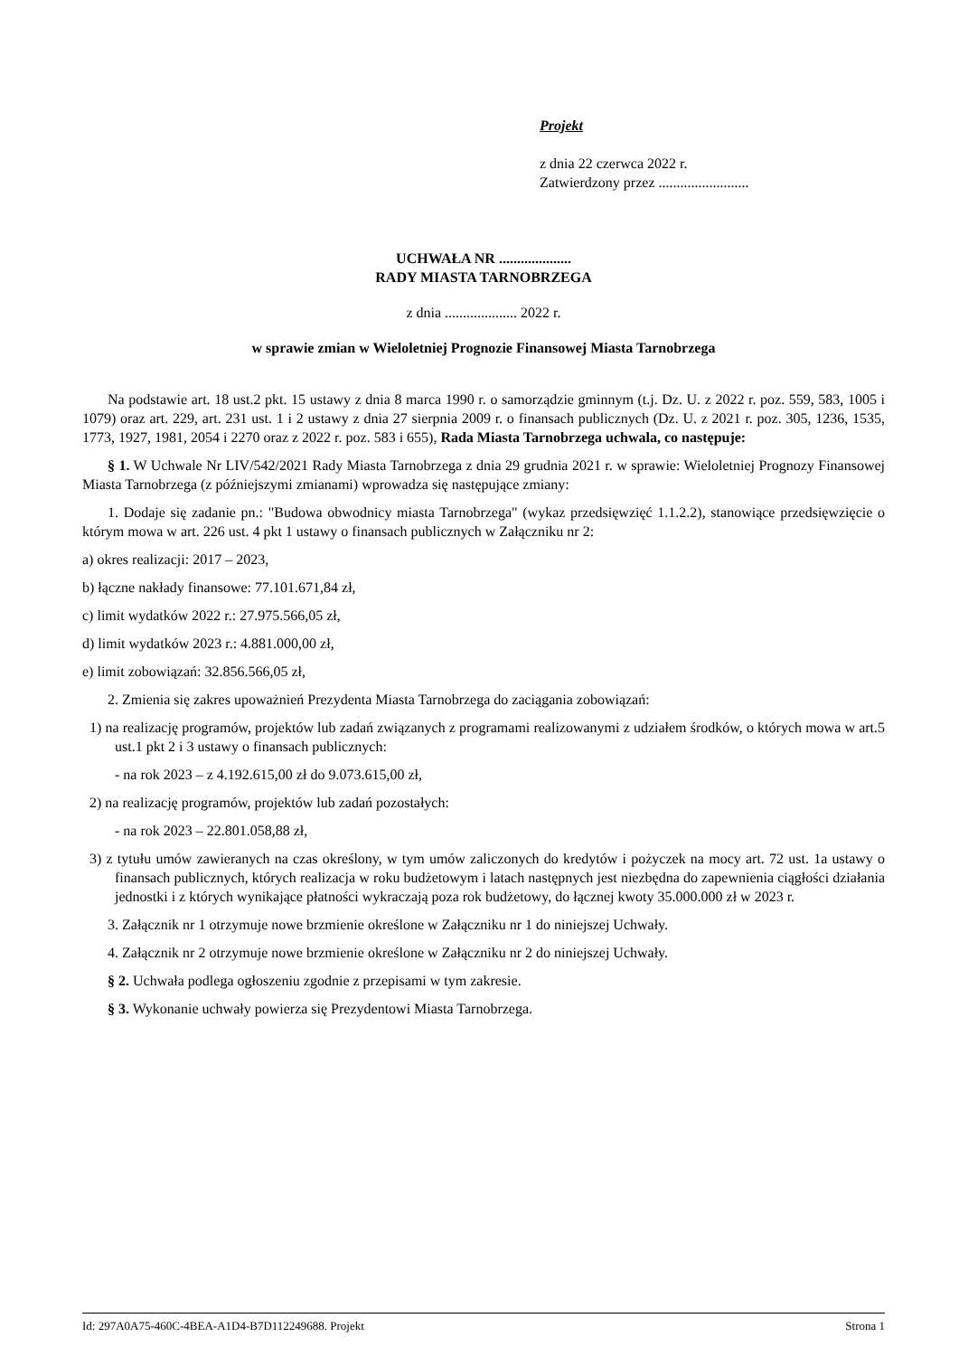Projekt
z dnia 22 czerwca 2022 r.
Zatwierdzony przez .........................
UCHWAŁA NR ....................
RADY MIASTA TARNOBRZEGA
z dnia .................... 2022 r.
w sprawie zmian w Wieloletniej Prognozie Finansowej Miasta Tarnobrzega
Na podstawie art. 18 ust.2 pkt. 15 ustawy z dnia 8 marca 1990 r. o samorządzie gminnym (t.j. Dz. U. z 2022 r. poz. 559, 583, 1005 i 1079) oraz art. 229, art. 231 ust. 1 i 2 ustawy z dnia 27 sierpnia 2009 r. o finansach publicznych (Dz. U. z 2021 r. poz. 305, 1236, 1535, 1773, 1927, 1981, 2054 i 2270 oraz z 2022 r. poz. 583 i 655), Rada Miasta Tarnobrzega uchwala, co następuje:
§ 1. W Uchwale Nr LIV/542/2021 Rady Miasta Tarnobrzega z dnia 29 grudnia 2021 r. w sprawie: Wieloletniej Prognozy Finansowej Miasta Tarnobrzega (z późniejszymi zmianami) wprowadza się następujące zmiany:
1. Dodaje się zadanie pn.: "Budowa obwodnicy miasta Tarnobrzega" (wykaz przedsięwzięć 1.1.2.2), stanowiące przedsięwzięcie o którym mowa w art. 226 ust. 4 pkt 1 ustawy o finansach publicznych w Załączniku nr 2:
a) okres realizacji: 2017 – 2023,
b) łączne nakłady finansowe: 77.101.671,84 zł,
c) limit wydatków 2022 r.: 27.975.566,05 zł,
d) limit wydatków 2023 r.: 4.881.000,00 zł,
e) limit zobowiązań: 32.856.566,05 zł,
2. Zmienia się zakres upoważnień Prezydenta Miasta Tarnobrzega do zaciągania zobowiązań:
1) na realizację programów, projektów lub zadań związanych z programami realizowanymi z udziałem środków, o których mowa w art.5 ust.1 pkt 2 i 3 ustawy o finansach publicznych:
- na rok 2023 – z 4.192.615,00 zł do 9.073.615,00 zł,
2) na realizację programów, projektów lub zadań pozostałych:
- na rok 2023 – 22.801.058,88 zł,
3) z tytułu umów zawieranych na czas określony, w tym umów zaliczonych do kredytów i pożyczek na mocy art. 72 ust. 1a ustawy o finansach publicznych, których realizacja w roku budżetowym i latach następnych jest niezbędna do zapewnienia ciągłości działania jednostki i z których wynikające płatności wykraczają poza rok budżetowy, do łącznej kwoty 35.000.000 zł w 2023 r.
3. Załącznik nr 1 otrzymuje nowe brzmienie określone w Załączniku nr 1 do niniejszej Uchwały.
4. Załącznik nr 2 otrzymuje nowe brzmienie określone w Załączniku nr 2 do niniejszej Uchwały.
§ 2. Uchwała podlega ogłoszeniu zgodnie z przepisami w tym zakresie.
§ 3. Wykonanie uchwały powierza się Prezydentowi Miasta Tarnobrzega.
Id: 297A0A75-460C-4BEA-A1D4-B7D112249688. Projekt Strona 1